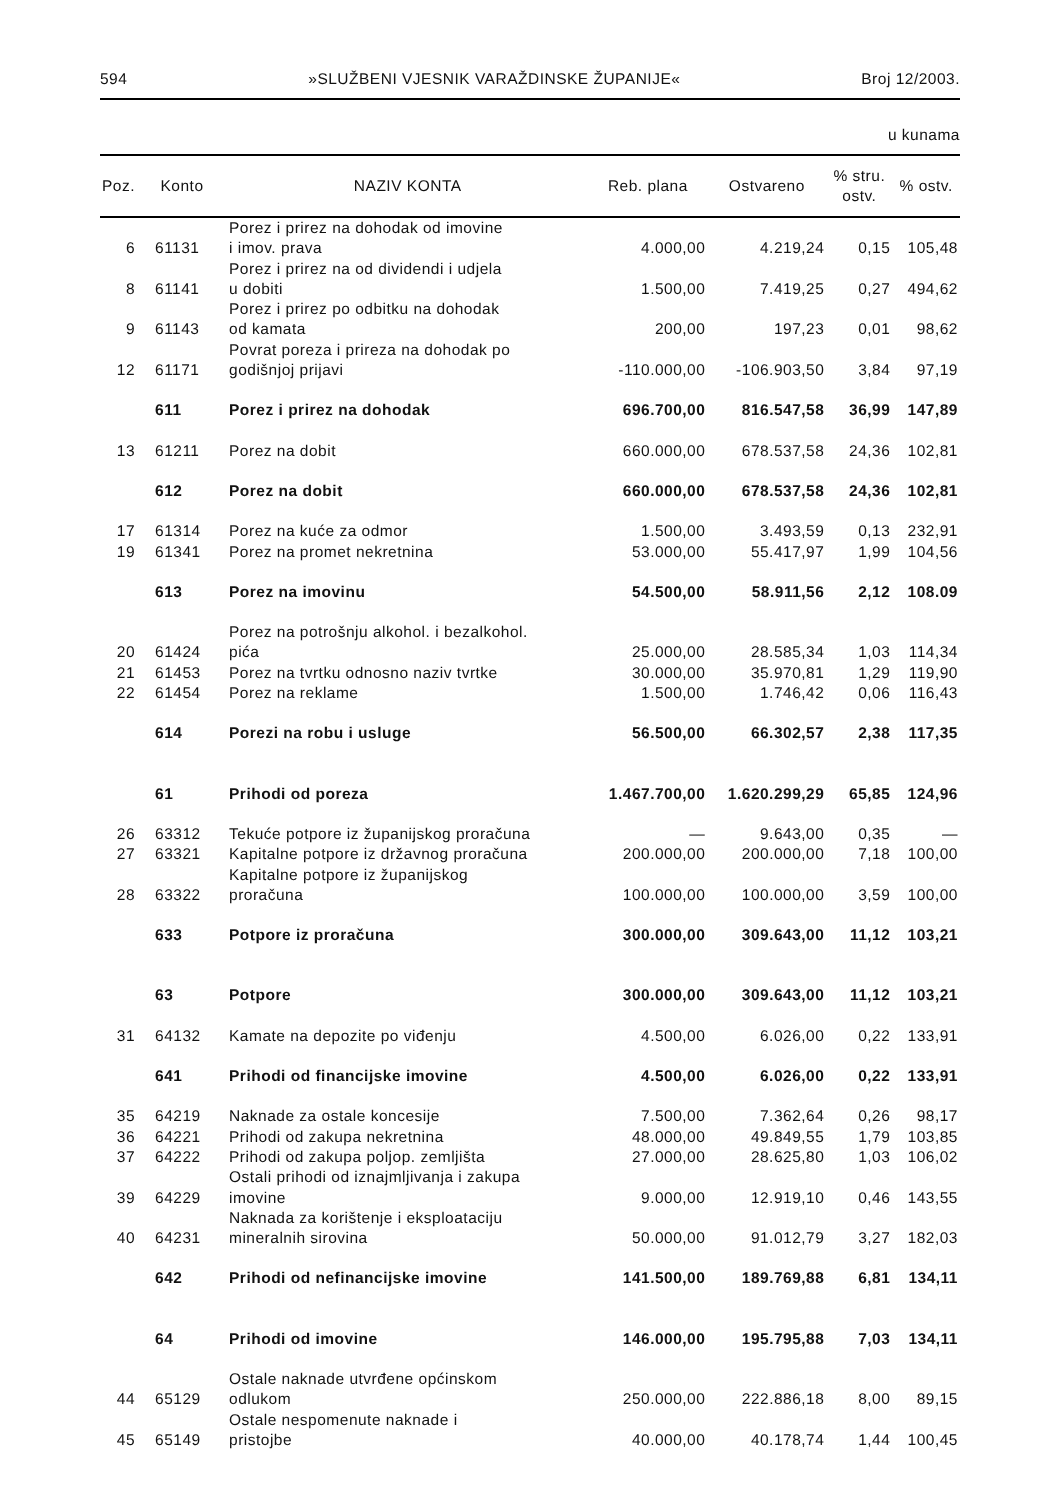594 »SLUŽBENI VJESNIK VARAŽDINSKE ŽUPANIJE« Broj 12/2003.
u kunama
| Poz. | Konto | NAZIV KONTA | Reb. plana | Ostvareno | % stru. ostv. | % ostv. |
| --- | --- | --- | --- | --- | --- | --- |
| 6 | 61131 | Porez i prirez na dohodak od imovine i imov. prava | 4.000,00 | 4.219,24 | 0,15 | 105,48 |
| 8 | 61141 | Porez i prirez na od dividendi i udjela u dobiti | 1.500,00 | 7.419,25 | 0,27 | 494,62 |
| 9 | 61143 | Porez i prirez po odbitku na dohodak od kamata | 200,00 | 197,23 | 0,01 | 98,62 |
| 12 | 61171 | Povrat poreza i prireza na dohodak po godišnjoj prijavi | -110.000,00 | -106.903,50 | 3,84 | 97,19 |
| | 611 | Porez i prirez na dohodak | 696.700,00 | 816.547,58 | 36,99 | 147,89 |
| 13 | 61211 | Porez na dobit | 660.000,00 | 678.537,58 | 24,36 | 102,81 |
| | 612 | Porez na dobit | 660.000,00 | 678.537,58 | 24,36 | 102,81 |
| 17 | 61314 | Porez na kuće za odmor | 1.500,00 | 3.493,59 | 0,13 | 232,91 |
| 19 | 61341 | Porez na promet nekretnina | 53.000,00 | 55.417,97 | 1,99 | 104,56 |
| | 613 | Porez na imovinu | 54.500,00 | 58.911,56 | 2,12 | 108.09 |
| 20 | 61424 | Porez na potrošnju alkohol. i bezalkohol. pića | 25.000,00 | 28.585,34 | 1,03 | 114,34 |
| 21 | 61453 | Porez na tvrtku odnosno naziv tvrtke | 30.000,00 | 35.970,81 | 1,29 | 119,90 |
| 22 | 61454 | Porez na reklame | 1.500,00 | 1.746,42 | 0,06 | 116,43 |
| | 614 | Porezi na robu i usluge | 56.500,00 | 66.302,57 | 2,38 | 117,35 |
| | 61 | Prihodi od poreza | 1.467.700,00 | 1.620.299,29 | 65,85 | 124,96 |
| 26 | 63312 | Tekuće potpore iz županijskog proračuna | — | 9.643,00 | 0,35 | — |
| 27 | 63321 | Kapitalne potpore iz državnog proračuna | 200.000,00 | 200.000,00 | 7,18 | 100,00 |
| 28 | 63322 | Kapitalne potpore iz županijskog proračuna | 100.000,00 | 100.000,00 | 3,59 | 100,00 |
| | 633 | Potpore iz proračuna | 300.000,00 | 309.643,00 | 11,12 | 103,21 |
| | 63 | Potpore | 300.000,00 | 309.643,00 | 11,12 | 103,21 |
| 31 | 64132 | Kamate na depozite po viđenju | 4.500,00 | 6.026,00 | 0,22 | 133,91 |
| | 641 | Prihodi od financijske imovine | 4.500,00 | 6.026,00 | 0,22 | 133,91 |
| 35 | 64219 | Naknade za ostale koncesije | 7.500,00 | 7.362,64 | 0,26 | 98,17 |
| 36 | 64221 | Prihodi od zakupa nekretnina | 48.000,00 | 49.849,55 | 1,79 | 103,85 |
| 37 | 64222 | Prihodi od zakupa poljop. zemljišta | 27.000,00 | 28.625,80 | 1,03 | 106,02 |
| 39 | 64229 | Ostali prihodi od iznajmljivanja i zakupa imovine | 9.000,00 | 12.919,10 | 0,46 | 143,55 |
| 40 | 64231 | Naknada za korištenje i eksploataciju mineralnih sirovina | 50.000,00 | 91.012,79 | 3,27 | 182,03 |
| | 642 | Prihodi od nefinancijske imovine | 141.500,00 | 189.769,88 | 6,81 | 134,11 |
| | 64 | Prihodi od imovine | 146.000,00 | 195.795,88 | 7,03 | 134,11 |
| 44 | 65129 | Ostale naknade utvrđene općinskom odlukom | 250.000,00 | 222.886,18 | 8,00 | 89,15 |
| 45 | 65149 | Ostale nespomenute naknade i pristojbe | 40.000,00 | 40.178,74 | 1,44 | 100,45 |